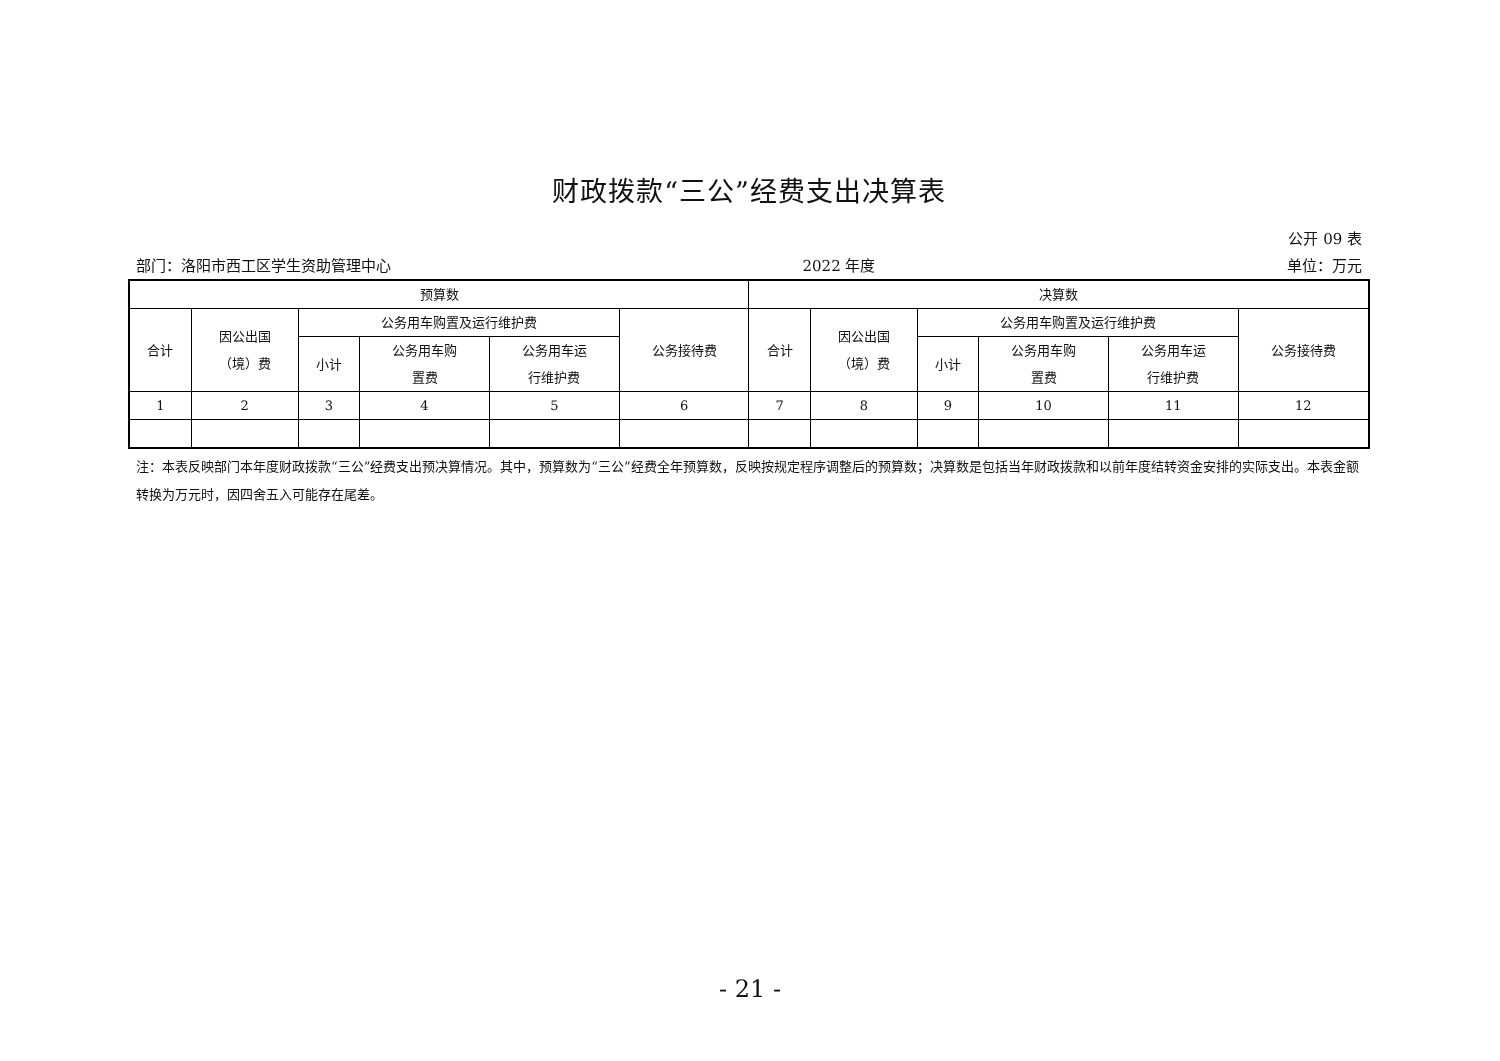财政拨款“三公”经费支出决算表
公开 09 表
部门：洛阳市西工区学生资助管理中心 2022 年度 单位：万元
| 预算数 | | | | | | 决算数 | | | | | |
| --- | --- | --- | --- | --- | --- | --- | --- | --- | --- | --- | --- |
| 合计 | 因公出国 （境）费 | 公务用车购置及运行维护费 | | | 公务接待费 | 合计 | 因公出国 （境）费 | 公务用车购置及运行维护费 | | | 公务接待费 |
| | | 小计 | 公务用车购 置费 | 公务用车运 行维护费 | | | | 小计 | 公务用车购 置费 | 公务用车运 行维护费 | |
| 1 | 2 | 3 | 4 | 5 | 6 | 7 | 8 | 9 | 10 | 11 | 12 |
注：本表反映部门本年度财政拨款“三公”经费支出预决算情况。其中，预算数为“三公”经费全年预算数，反映按规定程序调整后的预算数；决算数是包括当年财政拨款和以前年度结转资金安排的实际支出。本表金额转换为万元时，因四舍五入可能存在尾差。
- 21 -